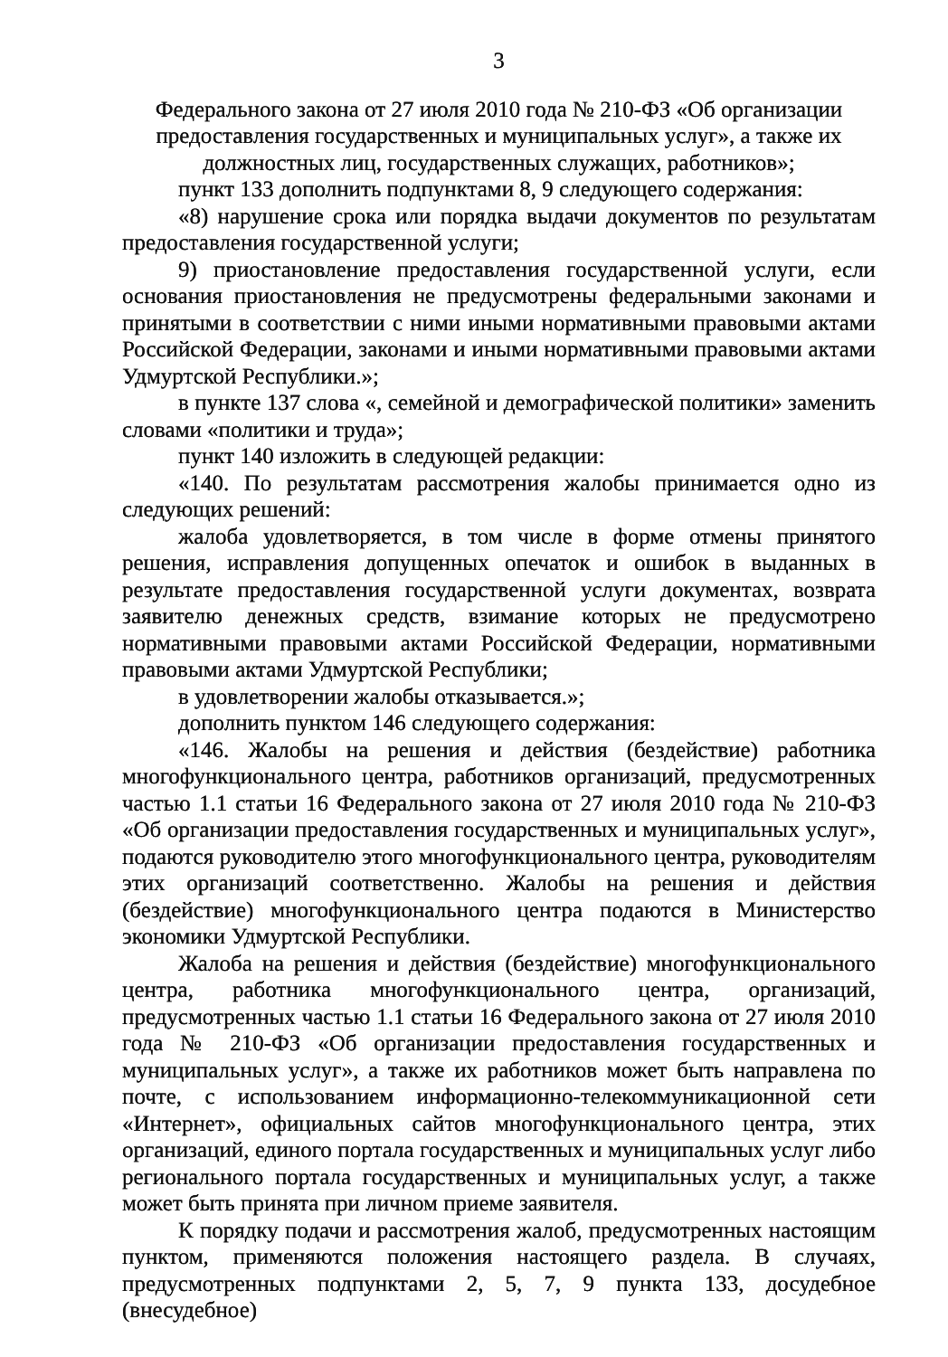3
Федерального закона от 27 июля 2010 года № 210-ФЗ «Об организации предоставления государственных и муниципальных услуг», а также их должностных лиц, государственных служащих, работников»;
пункт 133 дополнить подпунктами 8, 9 следующего содержания:
«8) нарушение срока или порядка выдачи документов по результатам предоставления государственной услуги;
9) приостановление предоставления государственной услуги, если основания приостановления не предусмотрены федеральными законами и принятыми в соответствии с ними иными нормативными правовыми актами Российской Федерации, законами и иными нормативными правовыми актами Удмуртской Республики.»;
в пункте 137 слова «, семейной и демографической политики» заменить словами «политики и труда»;
пункт 140 изложить в следующей редакции:
«140. По результатам рассмотрения жалобы принимается одно из следующих решений:
жалоба удовлетворяется, в том числе в форме отмены принятого решения, исправления допущенных опечаток и ошибок в выданных в результате предоставления государственной услуги документах, возврата заявителю денежных средств, взимание которых не предусмотрено нормативными правовыми актами Российской Федерации, нормативными правовыми актами Удмуртской Республики;
в удовлетворении жалобы отказывается.»;
дополнить пунктом 146 следующего содержания:
«146. Жалобы на решения и действия (бездействие) работника многофункционального центра, работников организаций, предусмотренных частью 1.1 статьи 16 Федерального закона от 27 июля 2010 года № 210-ФЗ «Об организации предоставления государственных и муниципальных услуг», подаются руководителю этого многофункционального центра, руководителям этих организаций соответственно. Жалобы на решения и действия (бездействие) многофункционального центра подаются в Министерство экономики Удмуртской Республики.
Жалоба на решения и действия (бездействие) многофункционального центра, работника многофункционального центра, организаций, предусмотренных частью 1.1 статьи 16 Федерального закона от 27 июля 2010 года № 210-ФЗ «Об организации предоставления государственных и муниципальных услуг», а также их работников может быть направлена по почте, с использованием информационно-телекоммуникационной сети «Интернет», официальных сайтов многофункционального центра, этих организаций, единого портала государственных и муниципальных услуг либо регионального портала государственных и муниципальных услуг, а также может быть принята при личном приеме заявителя.
К порядку подачи и рассмотрения жалоб, предусмотренных настоящим пунктом, применяются положения настоящего раздела. В случаях, предусмотренных подпунктами 2, 5, 7, 9 пункта 133, досудебное (внесудебное)